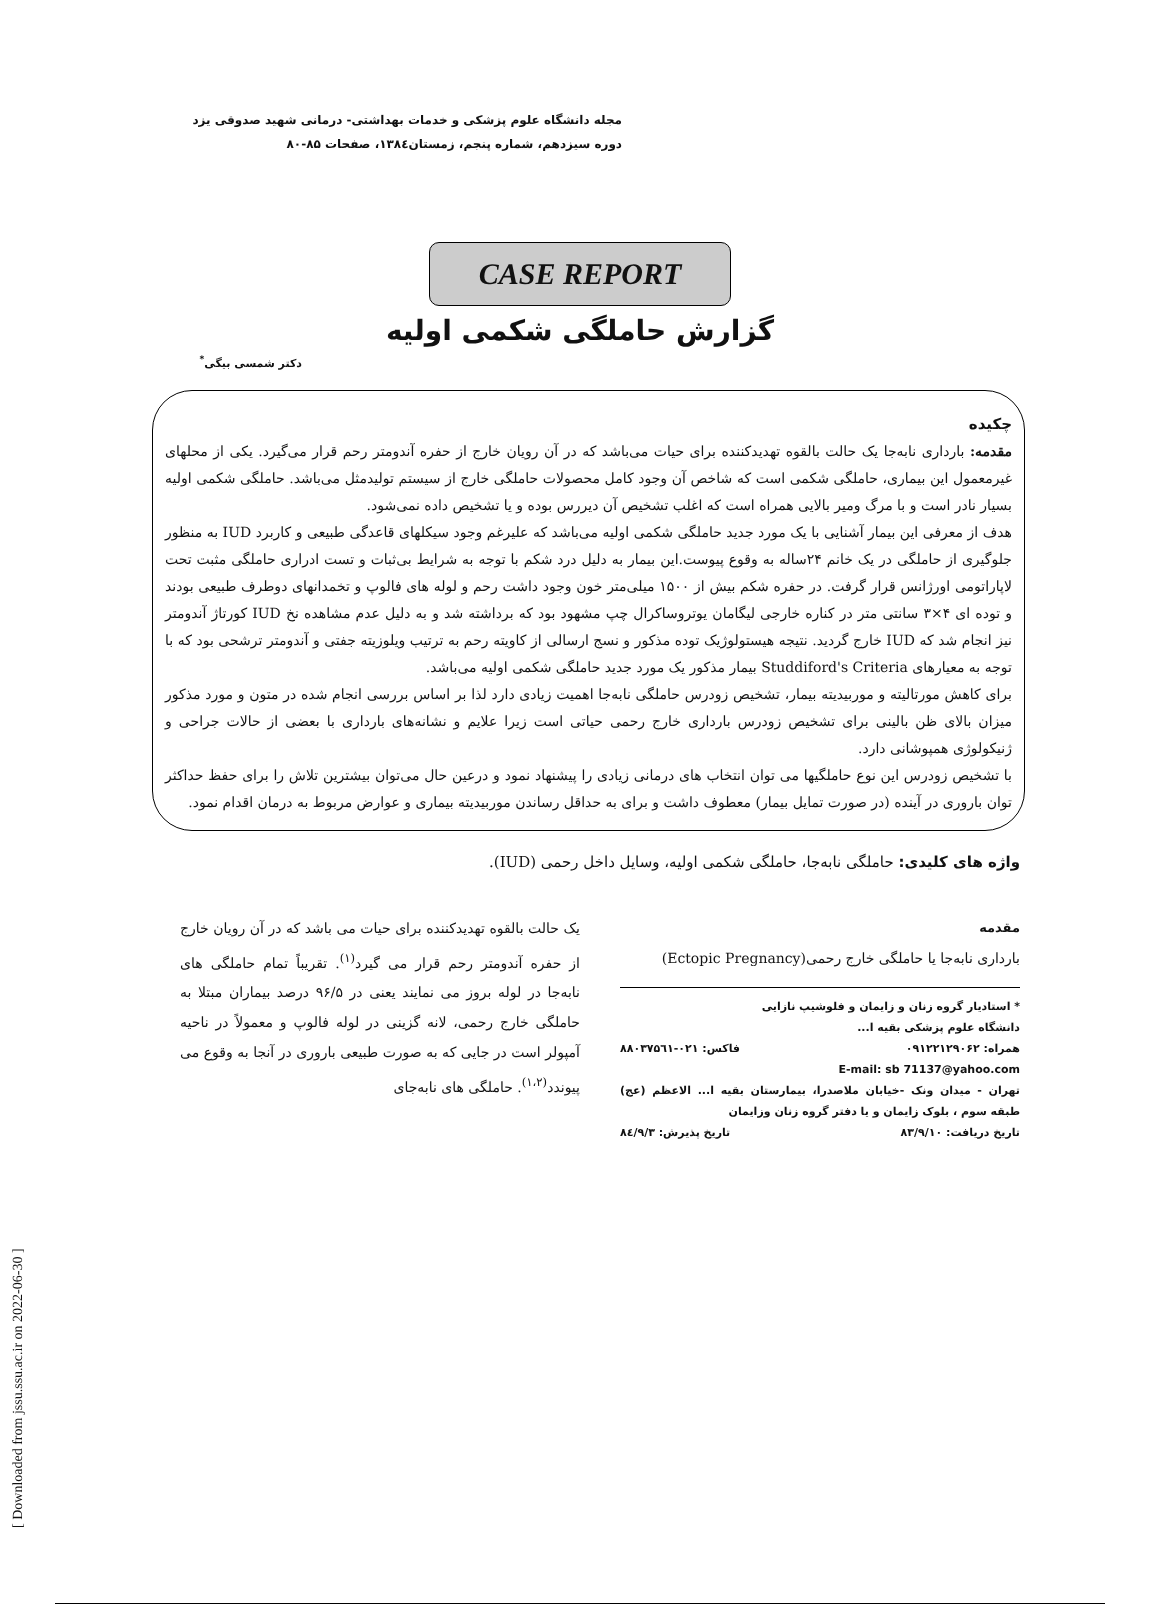مجله دانشگاه علوم پزشکی و خدمات بهداشتی- درمانی شهید صدوقی یزد
دوره سیزدهم، شماره پنجم، زمستان۱۳۸٤، صفحات ۸۵-۸۰
CASE REPORT
گزارش حاملگی شکمی اولیه
دکتر شمسی بیگی<sup>*</sup>
چکیده
مقدمه: بارداری نابه‌جا یک حالت بالقوه تهدیدکننده برای حیات می‌باشد که در آن رویان خارج از حفره آندومتر رحم قرار می‌گیرد. یکی از محلهای غیرمعمول این بیماری، حاملگی شکمی است که شاخص آن وجود کامل محصولات حاملگی خارج از سیستم تولیدمثل می‌باشد. حاملگی شکمی اولیه بسیار نادر است و با مرگ ومیر بالایی همراه است که اغلب تشخیص آن دیررس بوده و یا تشخیص داده نمی‌شود.
هدف از معرفی این بیمار آشنایی با یک مورد جدید حاملگی شکمی اولیه می‌باشد که علیرغم وجود سیکلهای قاعدگی طبیعی و کاربرد IUD به منظور جلوگیری از حاملگی در یک خانم ۲۴ساله به وقوع پیوست.این بیمار به دلیل درد شکم با توجه به شرایط بی‌ثبات و تست ادراری حاملگی مثبت تحت لاپاراتومی اورژانس قرار گرفت. در حفره شکم بیش از ۱۵۰۰ میلی‌متر خون وجود داشت رحم و لوله های فالوپ و تخمدانهای دوطرف طبیعی بودند و توده ای ۴×۳ سانتی متر در کناره خارجی لیگامان یوتروساکرال چپ مشهود بود که برداشته شد و به دلیل عدم مشاهده نخ IUD کورتاژ آندومتر نیز انجام شد که IUD خارج گردید. نتیجه هیستولوژیک توده مذکور و نسج ارسالی از کاویته رحم به ترتیب ویلوزیته جفتی و آندومتر ترشحی بود که با توجه به معیارهای Studdiford's Criteria بیمار مذکور یک مورد جدید حاملگی شکمی اولیه می‌باشد.
برای کاهش مورتالیته و موربیدیته بیمار، تشخیص زودرس حاملگی نابه‌جا اهمیت زیادی دارد لذا بر اساس بررسی انجام شده در متون و مورد مذکور میزان بالای ظن بالینی برای تشخیص زودرس بارداری خارج رحمی حیاتی است زیرا علایم و نشانه‌های بارداری با بعضی از حالات جراحی و ژنیکولوژی همپوشانی دارد.
با تشخیص زودرس این نوع حاملگیها می توان انتخاب های درمانی زیادی را پیشنهاد نمود و درعین حال می‌توان بیشترین تلاش را برای حفظ حداکثر توان باروری در آینده (در صورت تمایل بیمار) معطوف داشت و برای به حداقل رساندن موربیدیته بیماری و عوارض مربوط به درمان اقدام نمود.
واژه های کلیدی: حاملگی نابه‌جا، حاملگی شکمی اولیه، وسایل داخل رحمی (IUD).
مقدمه
بارداری نابه‌جا یا حاملگی خارج رحمی(Ectopic Pregnancy)
* استادیار گروه زنان و زایمان و فلوشیپ نازایی
دانشگاه علوم پزشکی بقیه ا...
همراه: ۰۹۱۲۲۱۲۹۰۶۲ فاکس: ۰۲۱-۸۸۰۳۷۵٦۱
E-mail: sb 71137@yahoo.com
تهران - میدان ونک -خیابان ملاصدرا، بیمارستان بقیه ا... الاعظم (عج) طبقه سوم ، بلوک زایمان و یا دفتر گروه زنان وزایمان
تاریخ دریافت: ۸۳/۹/۱۰ تاریخ پذیرش: ۸٤/۹/۳
یک حالت بالقوه تهدیدکننده برای حیات می باشد که در آن رویان خارج از حفره آندومتر رحم قرار می گیرد<sup>(۱)</sup>. تقریباً تمام حاملگی های نابه‌جا در لوله بروز می نمایند یعنی در ۹۶/۵ درصد بیماران مبتلا به حاملگی خارج رحمی، لانه گزینی در لوله فالوپ و معمولاً در ناحیه آمپولر است در جایی که به صورت طبیعی باروری در آنجا به وقوع می پیوندد<sup>(۱،۲)</sup>. حاملگی های نابه‌جای
[ Downloaded from jssu.ssu.ac.ir on 2022-06-30 ]